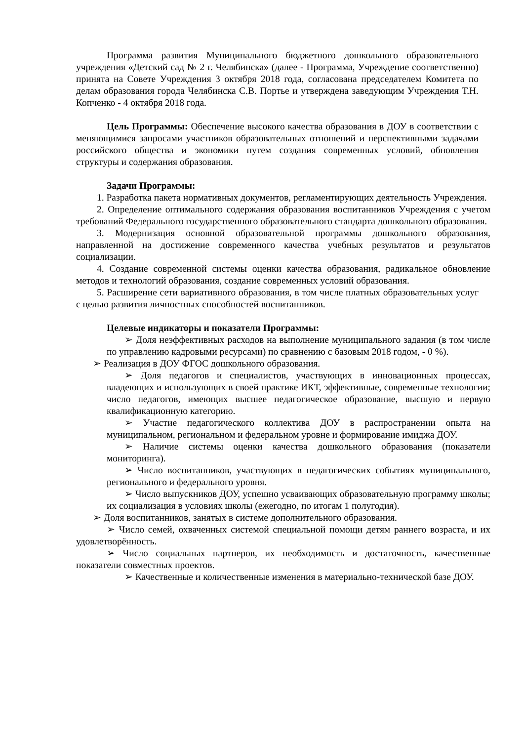Программа развития Муниципального бюджетного дошкольного образовательного учреждения «Детский сад № 2 г. Челябинска» (далее - Программа, Учреждение соответственно) принята на Совете Учреждения 3 октября 2018 года, согласована председателем Комитета по делам образования города Челябинска С.В. Портье и утверждена заведующим Учреждения Т.Н. Копченко - 4 октября 2018 года.
Цель Программы: Обеспечение высокого качества образования в ДОУ в соответствии с меняющимися запросами участников образовательных отношений и перспективными задачами российского общества и экономики путем создания современных условий, обновления структуры и содержания образования.
Задачи Программы:
1. Разработка пакета нормативных документов, регламентирующих деятельность Учреждения.
2. Определение оптимального содержания образования воспитанников Учреждения с учетом требований Федерального государственного образовательного стандарта дошкольного образования.
3. Модернизация основной образовательной программы дошкольного образования, направленной на достижение современного качества учебных результатов и результатов социализации.
4. Создание современной системы оценки качества образования, радикальное обновление методов и технологий образования, создание современных условий образования.
5. Расширение сети вариативного образования, в том числе платных образовательных услуг с целью развития личностных способностей воспитанников.
Целевые индикаторы и показатели Программы:
➢ Доля неэффективных расходов на выполнение муниципального задания (в том числе по управлению кадровыми ресурсами) по сравнению с базовым 2018 годом, - 0 %).
➢ Реализация в ДОУ ФГОС дошкольного образования.
➢ Доля педагогов и специалистов, участвующих в инновационных процессах, владеющих и использующих в своей практике ИКТ, эффективные, современные технологии; число педагогов, имеющих высшее педагогическое образование, высшую и первую квалификационную категорию.
➢ Участие педагогического коллектива ДОУ в распространении опыта на муниципальном, региональном и федеральном уровне и формирование имиджа ДОУ.
➢ Наличие системы оценки качества дошкольного образования (показатели мониторинга).
➢ Число воспитанников, участвующих в педагогических событиях муниципального, регионального и федерального уровня.
➢ Число выпускников ДОУ, успешно усваивающих образовательную программу школы; их социализация в условиях школы (ежегодно, по итогам 1 полугодия).
➢ Доля воспитанников, занятых в системе дополнительного образования.
➢ Число семей, охваченных системой специальной помощи детям раннего возраста, и их удовлетворённость.
➢ Число социальных партнеров, их необходимость и достаточность, качественные показатели совместных проектов.
➢ Качественные и количественные изменения в материально-технической базе ДОУ.